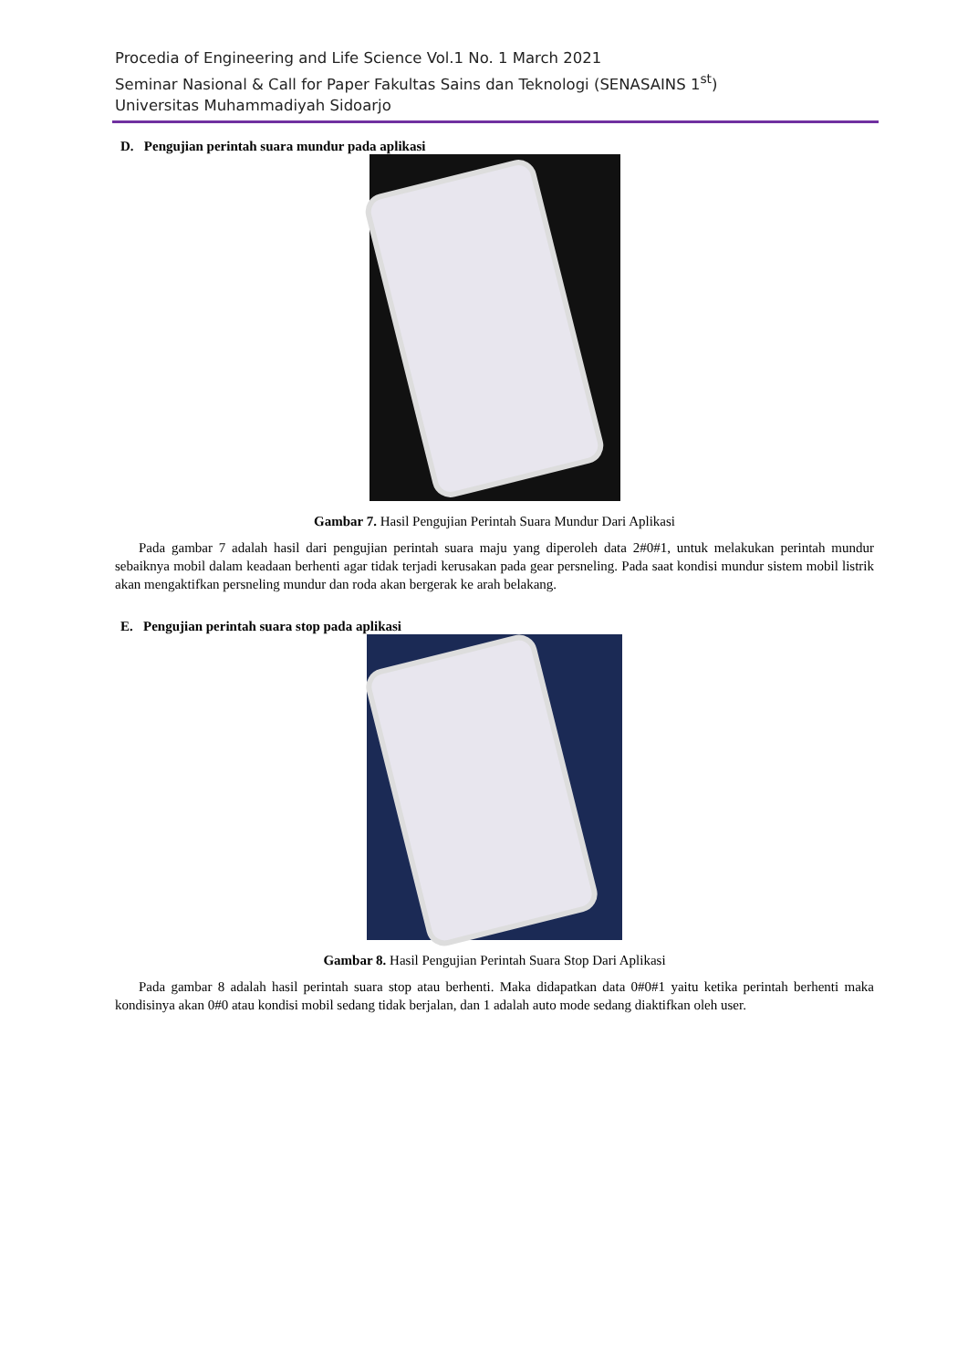Procedia of Engineering and Life Science Vol.1 No. 1 March 2021
Seminar Nasional & Call for Paper Fakultas Sains dan Teknologi (SENASAINS 1<sup>st</sup>)
Universitas Muhammadiyah Sidoarjo
D. Pengujian perintah suara mundur pada aplikasi
Gambar 7. Hasil Pengujian Perintah Suara Mundur Dari Aplikasi
Pada gambar 7 adalah hasil dari pengujian perintah suara maju yang diperoleh data 2#0#1, untuk melakukan perintah mundur sebaiknya mobil dalam keadaan berhenti agar tidak terjadi kerusakan pada gear persneling. Pada saat kondisi mundur sistem mobil listrik akan mengaktifkan persneling mundur dan roda akan bergerak ke arah belakang.
E. Pengujian perintah suara stop pada aplikasi
Gambar 8. Hasil Pengujian Perintah Suara Stop Dari Aplikasi
Pada gambar 8 adalah hasil perintah suara stop atau berhenti. Maka didapatkan data 0#0#1 yaitu ketika perintah berhenti maka kondisinya akan 0#0 atau kondisi mobil sedang tidak berjalan, dan 1 adalah auto mode sedang diaktifkan oleh user.